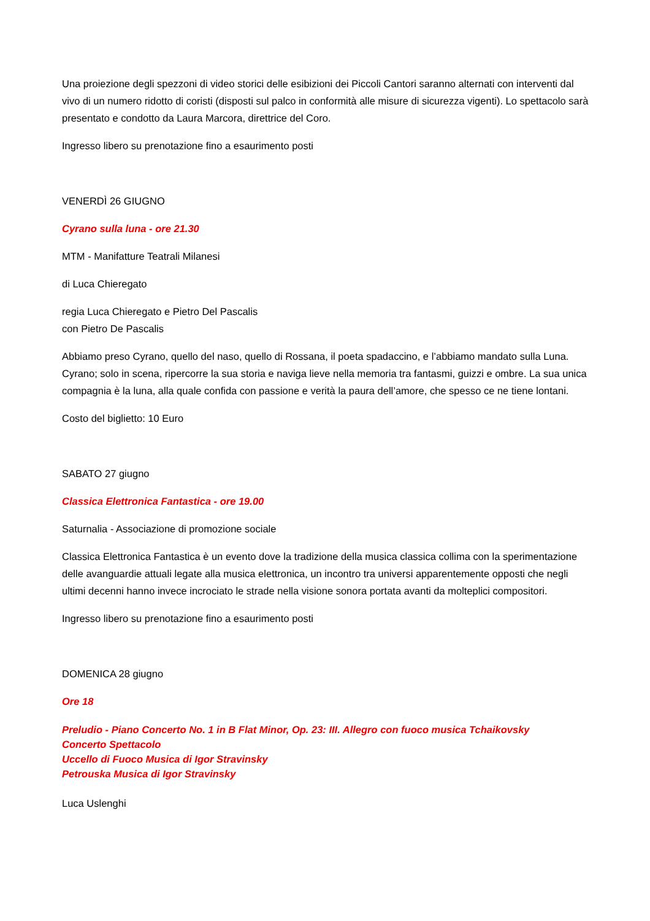Una proiezione degli spezzoni di video storici delle esibizioni dei Piccoli Cantori saranno alternati con interventi dal vivo di un numero ridotto di coristi (disposti sul palco in conformità alle misure di sicurezza vigenti). Lo spettacolo sarà presentato e condotto da Laura Marcora, direttrice del Coro.
Ingresso libero su prenotazione fino a esaurimento posti
VENERDÌ 26 GIUGNO
Cyrano sulla luna - ore 21.30
MTM - Manifatture Teatrali Milanesi
di Luca Chieregato
regia Luca Chieregato e Pietro Del Pascalis
con Pietro De Pascalis
Abbiamo preso Cyrano, quello del naso, quello di Rossana, il poeta spadaccino, e l’abbiamo mandato sulla Luna. Cyrano; solo in scena, ripercorre la sua storia e naviga lieve nella memoria tra fantasmi, guizzi e ombre. La sua unica compagnia è la luna, alla quale confida con passione e verità la paura dell’amore, che spesso ce ne tiene lontani.
Costo del biglietto: 10 Euro
SABATO 27 giugno
Classica Elettronica Fantastica - ore 19.00
Saturnalia - Associazione di promozione sociale
Classica Elettronica Fantastica è un evento dove la tradizione della musica classica collima con la sperimentazione delle avanguardie attuali legate alla musica elettronica, un incontro tra universi apparentemente opposti che negli ultimi decenni hanno invece incrociato le strade nella visione sonora portata avanti da molteplici compositori.
Ingresso libero su prenotazione fino a esaurimento posti
DOMENICA 28 giugno
Ore 18
Preludio - Piano Concerto No. 1 in B Flat Minor, Op. 23: III. Allegro con fuoco musica Tchaikovsky
Concerto Spettacolo
Uccello di Fuoco Musica di Igor Stravinsky
Petrouska Musica di Igor Stravinsky
Luca Uslenghi